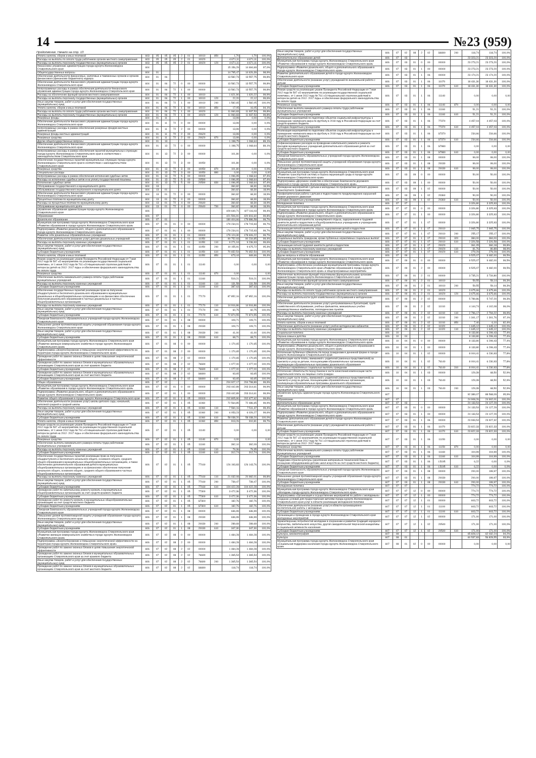14 №23 (959)
Продолжение. Начало на стр. 13
| Уплата налогов, сборов и иных платежей | 603 | 05 | 05 | 05 | 2 | 01 | 10010 | 850 | 1,70 | 1,70 | 100,0% |
| Расходы на выплаты по оплате труда работников органов местного самоуправления | 603 | 05 | 05 | 05 | 2 | 01 | 10020 | | 4 671,11 | 4 671,11 | 100,0% |
| Расходы на выплаты персоналу государственных (муниципальных) органов | 603 | 05 | 05 | 05 | 2 | 01 | 10020 | 120 | 4 671,11 | 4 671,11 | 100,0% |
| Финансовое управление администрации города-курорта Железноводска Ставропольского края | 604 | | | | | | | | 15 156,29 | 14 694,69 | 97,0% |
| Общегосударственные вопросы | 604 | 01 | | | | | | | 14 795,47 | 14 626,39 | 98,9% |
| Обеспечение деятельности финансовых, налоговых и таможенных органов и органов финансового (финансово-бюджетного) надзора | 604 | 01 | 06 | | | | | | 13 582,73 | 13 557,75 | 99,8% |
| Обеспечение деятельности Финансового управления администрации города-курорта Железноводска Ставропольского края | 604 | 01 | 06 | 72 | 0 | 00 | 00000 | | 13 582,73 | 13 557,75 | 99,8% |
| Непрограммные расходы в рамках обеспечения деятельности Финансового управления администрации города-курорта Железноводска Ставропольского края | 604 | 01 | 06 | 72 | 1 | 00 | 00000 | | 13 582,73 | 13 557,75 | 99,8% |
| Расходы на обеспечение функций органов местного самоуправления | 604 | 01 | 06 | 72 | 1 | 00 | 10010 | | 1 621,90 | 1 620,22 | 99,9% |
| Расходы на выплаты персоналу государственных (муниципальных) органов | 604 | 01 | 06 | 72 | 1 | 00 | 10010 | 120 | 22,20 | 22,12 | 99,6% |
| Иные закупки товаров, работ и услуг для обеспечения государственных (муниципальных) нужд | 604 | 01 | 06 | 72 | 1 | 00 | 10010 | 240 | 1 582,65 | 1 582,05 | 100,0% |
| Уплата налогов, сборов и иных платежей | 604 | 01 | 06 | 72 | 1 | 00 | 10010 | 850 | 17,05 | 16,05 | 94,1% |
| Расходы на выплаты по оплате труда работников органов местного самоуправления | 604 | 01 | 06 | 72 | 1 | 00 | 10020 | | 11 960,83 | 11 937,53 | 99,8% |
| Расходы на выплаты персоналу государственных (муниципальных) органов | 604 | 01 | 06 | 72 | 1 | 00 | 10020 | 120 | 11 960,83 | 11 937,53 | 99,8% |
| Резервные фонды | 604 | 01 | 11 | | | | | | 13,99 | 0,00 | 0,0% |
| Обеспечение деятельности Финансового управления администрации города-курорта Железноводска Ставропольского края | 604 | 01 | 11 | 72 | 0 | 00 | 00000 | | 13,99 | 0,00 | 0,0% |
| Непрограммные расходы в рамках обеспечения резервных фондов местных администраций | 604 | 01 | 11 | 72 | 2 | 00 | 00000 | | 13,99 | 0,00 | 0,0% |
| Резервные фонды местных администраций | 604 | 01 | 11 | 72 | 2 | 00 | 20620 | | 13,99 | 0,00 | 0,0% |
| Резервные средства | 604 | 01 | 11 | 72 | 2 | 00 | 20620 | 870 | 13,99 | 0,00 | 0,0% |
| Другие общегосударственные вопросы | 604 | 01 | 13 | | | | | | 1 198,75 | 1 068,64 | 89,1% |
| Обеспечение деятельности Финансового управления администрации города-курорта Железноводска Ставропольского края | 604 | 01 | 13 | 72 | 0 | 00 | 00000 | | 1 198,75 | 1 068,64 | 89,1% |
| Непрограммные расходы в рамках обеспечения гарантий муниципальных служащих города-курорта Железноводска Ставропольского края в соответствии с законодательством Ставропольского края | 604 | 01 | 13 | 72 | 3 | 00 | 00000 | | 101,80 | 0,00 | 0,0% |
| Обеспечение государственных гарантий муниципальных служащих города-курорта Железноводска Ставропольского края в соответствии с законодательством Ставропольского края | 604 | 01 | 13 | 72 | 3 | 00 | 10050 | | 101,80 | 0,00 | 0,0% |
| Резервные средства | 604 | 01 | 13 | 72 | 3 | 00 | 10050 | 870 | 101,80 | 0,00 | 0,0% |
| Специальные расходы | 604 | 01 | 13 | 72 | 3 | 00 | 10050 | 880 | 0,00 | 0,00 | 0,00 |
| Непрограммные расходы в рамках обеспечения исполнения судебных актов | 604 | 01 | 13 | 72 | 5 | 00 | 00000 | | 1 096,95 | 1 068,64 | 97,4% |
| Расходы на исполнение судебных актов и на уплату государственной пошлины | 604 | 01 | 13 | 72 | 5 | 00 | 20590 | | 1 096,95 | 1 068,64 | 97,4% |
| Исполнение судебных актов | 604 | 01 | 13 | 72 | 5 | 00 | 20590 | 830 | 1 096,95 | 1 068,64 | 97,4% |
| Обслуживание государственного и муниципального долга | 604 | 13 | | | | | | | 360,82 | 68,30 | 18,9% |
| Обслуживание государственного внутреннего и муниципального долга | 604 | 13 | 01 | | | | | | 360,82 | 68,30 | 18,9% |
| Обеспечение деятельности Финансового управления администрации города-курорта Железноводска Ставропольского края | 604 | 13 | 01 | 72 | 0 | 00 | 00000 | | 360,82 | 68,30 | 18,9% |
| Процентные платежи по муниципальному долгу | 604 | 13 | 01 | 72 | 4 | 00 | 00000 | | 360,82 | 68,30 | 18,9% |
| Расходы на процентные платежи по муниципальному долгу | 604 | 13 | 01 | 72 | 4 | 00 | 20640 | | 360,82 | 68,30 | 18,9% |
| Обслуживание муниципального долга | 604 | 13 | 01 | 72 | 4 | 00 | 20640 | 730 | 360,82 | 68,30 | 18,9% |
| управление образования администрации города-курорта Железноводска Ставропольского края | 606 | | | | | | | | 429 640,71 | 427 116,03 | 99,4% |
| Образование | 606 | 07 | | | | | | | 421 506,91 | 420 816,60 | 99,8% |
| Дошкольное образование | 606 | 07 | 01 | | | | | | 180 404,66 | 179 886,58 | 99,7% |
| Муниципальная программа города-курорта Железноводска Ставропольского края «Развитие образования в городе-курорте Железноводске Ставропольского края» | 606 | 07 | 01 | 01 | 0 | 00 | 00000 | | 179 234,01 | 178 715,93 | 99,7% |
| Подпрограмма «Развитие дошкольного, общего и дополнительного образования в городе-курорте Железноводске Ставропольского края» | 606 | 07 | 01 | 01 | 1 | 00 | 00000 | | 179 234,01 | 178 715,93 | 99,7% |
| Развитие сети дошкольных образовательных учреждений | 606 | 07 | 01 | 01 | 1 | 01 | 00000 | | 179 124,30 | 178 606,22 | 99,7% |
| Обеспечение деятельности (оказание услуг) детских дошкольных учреждений | 606 | 07 | 01 | 01 | 1 | 01 | 11050 | | 90 752,93 | 90 234,85 | 99,4% |
| Расходы на выплаты персоналу казенных учреждений | 606 | 07 | 01 | 01 | 1 | 01 | 11050 | 110 | 9 271,04 | 9 236,93 | 99,6% |
| Иные закупки товаров, работ и услуг для обеспечения государственных (муниципальных) нужд | 606 | 07 | 01 | 01 | 1 | 01 | 11050 | 240 | 10 155,91 | 9 675,72 | 95,3% |
| Субсидии бюджетным учреждениям | 606 | 07 | 01 | 01 | 1 | 01 | 11050 | 610 | 70 652,54 | 70 652,54 | 100,0% |
| Уплата налогов, сборов и иных платежей | 606 | 07 | 01 | 01 | 1 | 01 | 11050 | 850 | 673,44 | 669,66 | 99,4% |
| Резерв средств на реализацию указов Президента Российской Федерации от 7 мая 2012 года № 597 «О мероприятиях по реализации государственной социальной политики», от 1 июня 2012 года № 761 «О Национальной стратегии действий в интересах детей на 2012- 2017 годы» и обеспечение федерального законодательства по оплате труда | 606 | 07 | 01 | 01 | 1 | 01 | 11140 | | 0,00 | 0,00 | 0,00 |
| Резервные средства | 606 | 07 | 01 | 01 | 1 | 01 | 11140 | 870 | 0,00 | | 0,00 |
| Обеспечение выплаты минимального размера оплаты труда работникам муниципальных учреждений | 606 | 07 | 01 | 01 | 1 | 01 | 11160 | | 519,21 | 519,21 | 100,0% |
| Расходы на выплаты персоналу казенных учреждений | 606 | 07 | 01 | 01 | 1 | 01 | 11160 | 110 | 131,58 | 131,58 | 100,0% |
| Субсидии бюджетным учреждениям | 606 | 07 | 01 | 01 | 1 | 01 | 11160 | 610 | 387,63 | 387,63 | 100,0% |
| Обеспечение государственных гарантий реализации прав на получение общедоступного и бесплатного дошкольного образования в муниципальных дошкольных и общеобразовательных организациях и на финансовое обеспечение получения дошкольного образования в частных дошкольных и частных общеобразовательных организациях | 606 | 07 | 01 | 01 | 1 | 01 | 77170 | | 87 852,16 | 87 852,16 | 100,0% |
| Расходы на выплаты персоналу казенных учреждений | 606 | 07 | 01 | 01 | 1 | 01 | 77170 | 110 | 14 916,86 | 14 916,86 | 100,0% |
| Иные закупки товаров, работ и услуг для обеспечения государственных (муниципальных) нужд | 606 | 07 | 01 | 01 | 1 | 01 | 77170 | 240 | 60,75 | 60,75 | 100,0% |
| Субсидии бюджетным учреждениям | 606 | 07 | 01 | 01 | 1 | 01 | 77170 | 610 | 72 874,55 | 72 874,55 | 100,0% |
| Пожарная безопасность образовательных учреждений города-курорта Железноводска Ставропольского края | 606 | 07 | 01 | 01 | 1 | 08 | 00000 | | 109,71 | 109,71 | 100,0% |
| Повышение уровня противопожарной защиты учреждений образования города-курорта Железноводска Ставропольского края | 606 | 07 | 01 | 01 | 1 | 08 | 20030 | | 109,71 | 109,71 | 100,0% |
| Иные закупки товаров, работ и услуг для обеспечения государственных (муниципальных) нужд | 606 | 07 | 01 | 01 | 1 | 08 | 20030 | 240 | 41,00 | 41,00 | 100,0% |
| Субсидии бюджетным учреждениям | 606 | 07 | 01 | 01 | 1 | 08 | 20030 | 610 | 68,71 | 68,71 | 100,0% |
| Муниципальная программа города-курорта Железноводска Ставропольского края «Развитие жилищно-коммунального хозяйства в городе-курорте Железноводске Ставропольского края» | 606 | 07 | 01 | 08 | 0 | 00 | 00000 | | 1 170,65 | 1 170,65 | 100,0% |
| Подпрограмма «Энергосбережение и повышение энергетической эффективности на территории города-курорта Железноводска Ставропольского края» | 606 | 07 | 01 | 08 | 2 | 00 | 00000 | | 1 170,65 | 1 170,65 | 100,0% |
| Проведение работ по замене оконных блоков в целях повышения энергетической эффективности | 606 | 07 | 01 | 08 | 2 | 02 | 00000 | | 1 170,65 | 1 170,65 | 100,0% |
| Проведение работ по замене оконных блоков в муниципальных образовательных организациях Ставропольского края за счет краевого бюджета | 606 | 07 | 01 | 08 | 2 | 02 | 76690 | | 1 077,00 | 1 077,00 | 100,0% |
| Субсидии бюджетным учреждениям | 606 | 07 | 01 | 08 | 2 | 02 | 76690 | 610 | 1 077,00 | 1 077,00 | 100,0% |
| Проведение работ по замене оконных блоков в муниципальных образовательных организациях Ставропольского края за счет местного бюджета | 606 | 07 | 01 | 08 | 2 | 02 | S6690 | | 93,65 | 93,65 | 100,0% |
| Субсидии бюджетным учреждениям | 606 | 07 | 01 | 08 | 2 | 02 | S6690 | 610 | 93,65 | 93,65 | 100,0% |
| Общее образование | 606 | 07 | 02 | | | | | | 204 927,17 | 204 798,89 | 99,9% |
| Муниципальная программа города-курорта Железноводска Ставропольского края «Развитие образования в городе-курорте Железноводске Ставропольского края» | 606 | 07 | 02 | 01 | 0 | 00 | 00000 | | 203 442,89 | 203 314,61 | 99,9% |
| Подпрограмма «Развитие дошкольного, общего и дополнительного образования в городе-курорте Железноводске Ставропольского края» | 606 | 07 | 02 | 01 | 1 | 00 | 00000 | | 203 442,89 | 203 314,61 | 99,9% |
| Развитие общего образования в городе-курорте Железноводске Ставропольского края | 606 | 07 | 02 | 01 | 1 | 05 | 00000 | | 202 805,90 | 202 677,62 | 99,9% |
| Обеспечение деятельности (оказание услуг) школы-детского сада, начальной, неполной средней и средней школы | 606 | 07 | 02 | 01 | 1 | 05 | 11060 | | 72 564,85 | 72 486,65 | 99,9% |
| Расходы на выплаты персоналу казенных учреждений | 606 | 07 | 02 | 01 | 1 | 05 | 11060 | 110 | 7 560,16 | 7 511,37 | 99,4% |
| Иные закупки товаров, работ и услуг для обеспечения государственных (муниципальных) нужд | 606 | 07 | 02 | 01 | 1 | 05 | 11060 | 240 | 6 053,23 | 6 026,27 | 99,6% |
| Субсидии бюджетным учреждениям | 606 | 07 | 02 | 01 | 1 | 05 | 11060 | 610 | 58 038,20 | 58 038,20 | 100,0% |
| Уплата налогов, сборов и иных платежей | 606 | 07 | 02 | 01 | 1 | 05 | 11060 | 850 | 913,26 | 910,81 | 99,7% |
| Резерв средств на реализацию указов Президента Российской Федерации от 7 мая 2012 года № 597 «О мероприятиях по реализации государственной социальной политики», от 1 июня 2012 года № 761 «О Национальной стратегии действий в интересах детей на 2012- 2017 годы» и обеспечение федерального законодательства по оплате труда | 606 | 07 | 02 | 01 | 1 | 05 | 11140 | | 0,00 | 0,00 | 0,00 |
| Резервные средства | 606 | 07 | 02 | 01 | 1 | 05 | 11140 | 870 | 0,00 | | 0,00 |
| Обеспечение выплаты минимального размера оплаты труда работникам муниципальных учреждений | 606 | 07 | 02 | 01 | 1 | 05 | 11160 | | 392,10 | 392,09 | 100,0% |
| Расходы на выплаты персоналу казенных учреждений | 606 | 07 | 02 | 01 | 1 | 05 | 11160 | 110 | 79,36 | 79,35 | 100,0% |
| Субсидии бюджетным учреждениям | 606 | 07 | 02 | 01 | 1 | 05 | 11160 | 610 | 312,74 | 312,74 | 100,0% |
| Обеспечение государственных гарантий реализации прав на получение общедоступного и бесплатного начального общего, основного общего, среднего общего образования в муниципальных общеобразовательных организациях, а также обеспечение дополнительного образования детей в муниципальных общеобразовательных организациях и на финансовое обеспечение получения начального общего, основного общего, среднего общего образования в частных общеобразовательных организациях | 606 | 07 | 02 | 01 | 1 | 05 | 77160 | | 126 193,83 | 126 143,76 | 100,0% |
| Расходы на выплаты персоналу казенных учреждений | 606 | 07 | 02 | 01 | 1 | 05 | 77160 | 110 | 21 032,08 | 20 982,01 | 99,8% |
| Иные закупки товаров, работ и услуг для обеспечения государственных (муниципальных) нужд | 606 | 07 | 02 | 01 | 1 | 05 | 77160 | 240 | 739,47 | 739,47 | 100,0% |
| Субсидии бюджетным учреждениям | 606 | 07 | 02 | 01 | 1 | 05 | 77160 | 610 | 104 422,28 | 104 422,28 | 100,0% |
| Проведение работ по капитальному ремонту кровель в муниципальных общеобразовательных организациях за счет средств краевого бюджета | 606 | 07 | 02 | 01 | 1 | 05 | 77300 | | 3 472,36 | 3 472,36 | 100,0% |
| Субсидии бюджетным учреждениям | 606 | 07 | 02 | 01 | 1 | 05 | 77300 | 610 | 3 472,36 | 3 472,36 | 100,0% |
| Проведение работ по ремонту кровель в муниципальных общеобразовательных организациях за счет средств местного бюджета | 606 | 07 | 02 | 01 | 1 | 05 | S7300 | | 182,76 | 182,76 | 100,0% |
| Субсидии бюджетным учреждениям | 606 | 07 | 02 | 01 | 1 | 05 | S7300 | 610 | 182,76 | 182,76 | 100,0% |
| Пожарная безопасность образовательных учреждений города-курорта Железноводска Ставропольского края | 606 | 07 | 02 | 01 | 1 | 08 | 00000 | | 636,99 | 636,99 | 100,0% |
| Повышение уровня противопожарной защиты учреждений образования города-курорта Железноводска Ставропольского края | 606 | 07 | 02 | 01 | 1 | 08 | 20030 | | 636,99 | 636,99 | 100,0% |
| Иные закупки товаров, работ и услуг для обеспечения государственных (муниципальных) нужд | 606 | 07 | 02 | 01 | 1 | 08 | 20030 | 240 | 289,69 | 289,69 | 100,0% |
| Субсидии бюджетным учреждениям | 606 | 07 | 02 | 01 | 1 | 08 | 20030 | 610 | 347,30 | 347,30 | 100,0% |
| Муниципальная программа города-курорта Железноводска Ставропольского края «Развитие жилищно-коммунального хозяйства в городе-курорте Железноводске Ставропольского края» | 606 | 07 | 02 | 08 | 0 | 00 | 00000 | | 1 484,28 | 1 484,28 | 100,0% |
| Подпрограмма «Энергосбережение и повышение энергетической эффективности на территории города-курорта Железноводска Ставропольского края» | 606 | 07 | 02 | 08 | 2 | 00 | 00000 | | 1 484,28 | 1 484,28 | 100,0% |
| Проведение работ по замене оконных блоков в целях повышения энергетической эффективности | 606 | 07 | 02 | 08 | 2 | 02 | 00000 | | 1 484,28 | 1 484,28 | 100,0% |
| Проведение работ по замене оконных блоков в муниципальных образовательных организациях Ставропольского края за счет краевого бюджета | 606 | 07 | 02 | 08 | 2 | 02 | 76690 | | 1 365,54 | 1 365,54 | 100,0% |
| Иные закупки товаров, работ и услуг для обеспечения государственных (муниципальных) нужд | 606 | 07 | 02 | 08 | 2 | 02 | 76690 | 240 | 1 365,54 | 1 365,54 | 100,0% |
| Проведение работ по замене оконных блоков в муниципальных образовательных организациях Ставропольского края за счет местного бюджета | 606 | 07 | 02 | 08 | 2 | 02 | S6690 | | 118,74 | 118,74 | 100,0% |
| Иные закупки товаров, работ и услуг для обеспечения государственных (муниципальных) нужд | 606 | 07 | 02 | 08 | 2 | 02 | S6690 | 240 | 118,74 | 118,74 | 100,0% |
| Дополнительное образование детей | 606 | 07 | 03 | | | | | | 23 323,21 | 23 323,20 | 100,0% |
| Муниципальная программа города-курорта Железноводска Ставропольского края «Развитие образования в городе-курорте Железноводске Ставропольского края» | 606 | 07 | 03 | 01 | 0 | 00 | 00000 | | 23 273,21 | 23 273,20 | 100,0% |
| Подпрограмма «Развитие дошкольного, общего и дополнительного образования в городе-курорте Железноводске Ставропольского края» | 606 | 07 | 03 | 01 | 1 | 00 | 00000 | | 23 273,21 | 23 273,20 | 100,0% |
| Развитие дополнительного образования детей в городе-курорте Железноводске Ставропольского края | 606 | 07 | 03 | 01 | 1 | 06 | 00000 | | 23 174,21 | 23 174,20 | 100,0% |
| Обеспечение деятельности (оказание услуг) учреждений по внешкольной работе с детьми | 606 | 07 | 03 | 01 | 1 | 06 | 11070 | | 18 431,30 | 18 431,30 | 100,0% |
| Субсидии бюджетным учреждениям | 606 | 07 | 03 | 01 | 1 | 06 | 11070 | 610 | 18 431,30 | 18 431,30 | 100,0% |
| Резерв средств на реализацию указов Президента Российской Федерации от 7 мая 2012 года № 597 «О мероприятиях по реализации государственной социальной политики», от 1 июня 2012 года № 761 «О Национальной стратегии действий в интересах детей на 2012- 2017 годы» и обеспечение федерального законодательства по оплате труда | 606 | 07 | 03 | 01 | 1 | 06 | 11140 | | 0,00 | 0,00 | 0,00 |
| Резервные средства | 606 | 07 | 03 | 01 | 1 | 06 | 11140 | 870 | 0,00 | 0,00 | 0,00 |
| Обеспечение выплаты минимального размера оплаты труда работникам муниципальных учреждений | 606 | 07 | 03 | 01 | 1 | 06 | 11160 | | 51,21 | 51,21 | 100,0% |
| Субсидии бюджетным учреждениям | 606 | 07 | 03 | 01 | 1 | 06 | 11160 | 610 | 51,21 | 51,21 | 100,0% |
| Реализация мероприятий по подготовке объектов социальной инфраструктуры к проведению чемпионата мира по футболу в 2018 году в Российской Федерации за счет средств краевого бюджета | 606 | 07 | 03 | 01 | 1 | 06 | 77370 | | 4 457,04 | 4 457,03 | 100,0% |
| Субсидии бюджетным учреждениям | 606 | 07 | 03 | 01 | 1 | 06 | 77370 | 610 | 4 457,04 | 4 457,03 | 100,0% |
| Реализация мероприятий по подготовке объектов социальной инфраструктуры к проведению чемпионата мира по футболу в 2018 году в Российской Федерации за счет средств местного бюджета | 606 | 07 | 03 | 01 | 1 | 06 | S7370 | | 234,66 | 234,66 | 100,0% |
| Субсидии бюджетным учреждениям | 606 | 07 | 03 | 01 | 1 | 06 | S7370 | 610 | 234,66 | 234,66 | 100,0% |
| Софинансирование расходов на проведение капитального ремонта и ремонта фасадов муниципальных учреждений дополнительного образования детей за счет средств местного бюджета | 606 | 07 | 03 | 01 | 1 | 06 | S7980 | | 0,00 | 0,00 | 0,00 |
| Субсидии бюджетным учреждениям | 606 | 07 | 03 | 01 | 1 | 06 | S7980 | 610 | 0,00 | 0,00 | 0,00 |
| Пожарная безопасность образовательных учреждений города-курорта Железноводска Ставропольского края | 606 | 07 | 03 | 01 | 1 | 08 | 00000 | | 99,00 | 99,00 | 100,0% |
| Повышение уровня противопожарной защиты учреждений образования города-курорта Железноводска Ставропольского края | 606 | 07 | 03 | 01 | 1 | 08 | 20030 | | 99,00 | 99,00 | 100,0% |
| Субсидии бюджетным учреждениям | 606 | 07 | 03 | 01 | 1 | 08 | 20030 | 610 | 99,00 | 99,00 | 100,0% |
| Муниципальная программа города-курорта Железноводска Ставропольского края «Развитие транспортной системы и охрана окружающей среды в городе-курорте Железноводске Ставропольского края» | 606 | 07 | 03 | 09 | 0 | 00 | 00000 | | 50,00 | 50,00 | 100,0% |
| Подпрограмма «Дорожное хозяйство и обеспечение безопасности дорожного движения в городе-курорте Железноводске Ставропольского края» | 606 | 07 | 03 | 09 | 1 | 00 | 00000 | | 50,00 | 50,00 | 100,0% |
| Проведение мероприятий с детьми и молодежью по профилактике детского дорожно-транспортного травматизма | 606 | 07 | 03 | 09 | 1 | 02 | 00000 | | 50,00 | 50,00 | 100,0% |
| Профилактическая работа с детьми и подростками по предупреждению нарушений правил дорожного движения | 606 | 07 | 03 | 09 | 1 | 02 | 20360 | | 50,00 | 50,00 | 100,0% |
| Субсидии бюджетным учреждениям | 606 | 07 | 03 | 09 | 1 | 02 | 20360 | 610 | 50,00 | 50,00 | 100,0% |
| Молодежная политика | 606 | 07 | 07 | | | | | | 3 326,80 | 3 325,93 | 100,0% |
| Муниципальная программа города-курорта Железноводска Ставропольского края «Развитие образования в городе-курорте Железноводске Ставропольского края» | 606 | 07 | 07 | 01 | 0 | 00 | 00000 | | 3 326,80 | 3 325,93 | 100,0% |
| Подпрограмма «Развитие дошкольного, общего и дополнительного образования в городе-курорте Железноводске Ставропольского края» | 606 | 07 | 07 | 01 | 1 | 00 | 00000 | | 3 326,80 | 3 325,93 | 100,0% |
| Организация летней занятости, каникулярного отдыха, оздоровления и трудовой занятости детей и подростков в общеобразовательных учреждениях и учреждениях дополнительного образования детей | 606 | 07 | 07 | 01 | 1 | 07 | 00000 | | 3 326,80 | 3 325,93 | 100,0% |
| Организация летней занятости, отдыха, оздоровления детей и подростков | 606 | 07 | 07 | 01 | 1 | 07 | 20010 | | 2 965,75 | 2 965,75 | 100,0% |
| Иные закупки товаров, работ и услуг для обеспечения государственных (муниципальных) нужд | 606 | 07 | 07 | 01 | 1 | 07 | 20010 | 240 | 255,17 | 255,17 | 100,0% |
| Социальные выплаты гражданам, кроме публичных нормативных социальных выплат | 606 | 07 | 07 | 01 | 1 | 07 | 20010 | 320 | 384,00 | 384,00 | 100,0% |
| Субсидии бюджетным учреждениям | 606 | 07 | 07 | 01 | 1 | 07 | 20010 | 610 | 2 326,58 | 2 326,58 | 100,0% |
| Организация летней трудовой занятости детей и подростков | 606 | 07 | 07 | 01 | 1 | 07 | 20020 | | 361,05 | 360,18 | 99,8% |
| Расходы на выплаты персоналу казенных учреждений | 606 | 07 | 07 | 01 | 1 | 07 | 20020 | 110 | 81,76 | 80,89 | 98,9% |
| Субсидии бюджетным учреждениям | 606 | 07 | 07 | 01 | 1 | 07 | 20020 | 610 | 279,29 | 279,29 | 100,0% |
| Другие вопросы в области образования | 606 | 07 | 09 | | | | | | 9 525,07 | 9 482,00 | 99,5% |
| Муниципальная программа города-курорта Железноводска Ставропольского края «Развитие образования в городе-курорте Железноводске Ставропольского края» | 606 | 07 | 09 | 01 | 0 | 00 | 00000 | | 9 525,07 | 9 482,00 | 99,5% |
| Подпрограмма «Обеспечение реализации муниципальной программы города-курорта Железноводска Ставропольского края «Развитие образования в городе-курорте Железноводске Ставропольского края» и общепрограммные мероприятия» | 606 | 07 | 09 | 01 | 2 | 00 | 00000 | | 9 525,07 | 9 482,00 | 99,5% |
| Обеспечение выполнения функций отраслевыми (функциональными) органами администрации города-курорта Железноводска Ставропольского края | 606 | 07 | 09 | 01 | 2 | 01 | 00000 | | 3 735,21 | 3 734,80 | 100,0% |
| Расходы на обеспечение функций органов местного самоуправления | 606 | 07 | 09 | 01 | 2 | 01 | 10010 | | 59,55 | 59,14 | 99,3% |
| Иные закупки товаров, работ и услуг для обеспечения государственных (муниципальных) нужд | 606 | 07 | 09 | 01 | 2 | 01 | 10010 | 240 | 59,55 | 59,14 | 99,3% |
| Расходы на выплаты по оплате труда работников органов местного самоуправления | 606 | 07 | 09 | 01 | 2 | 01 | 10020 | | 3 675,66 | 3 675,66 | 100,0% |
| Расходы на выплаты персоналу государственных (муниципальных) органов | 606 | 07 | 09 | 01 | 2 | 01 | 10020 | 120 | 3 675,66 | 3 675,66 | 100,0% |
| Обеспечение деятельности групп хозяйственного обслуживания и методических кабинетов | 606 | 07 | 09 | 01 | 2 | 02 | 00000 | | 5 789,86 | 5 747,20 | 99,3% |
| Обеспечение деятельности (оказание услуг) централизованных бухгалтерий, групп хозяйственного обслуживания, учебных фильмотек, межшкольных учебно-производственных комбинатов, логопедических пунктов | 606 | 07 | 09 | 01 | 2 | 02 | 11010 | | 4 144,74 | 4 102,08 | 99,0% |
| Расходы на выплаты персоналу казенных учреждений | 606 | 07 | 09 | 01 | 2 | 02 | 11010 | 110 | 2 796,17 | 2 794,22 | 99,9% |
| Иные закупки товаров, работ и услуг для обеспечения государственных (муниципальных) нужд | 606 | 07 | 09 | 01 | 2 | 02 | 11010 | 240 | 1 341,17 | 1 301,76 | 97,1% |
| Уплата налогов, сборов и иных платежей | 606 | 07 | 09 | 01 | 2 | 02 | 11010 | 850 | 7,40 | 6,10 | 82,4% |
| Обеспечение деятельности (оказание услуг) учебно-методических кабинетов | 606 | 07 | 09 | 01 | 2 | 02 | 11020 | | 1 645,12 | 1 645,12 | 100,0% |
| Расходы на выплаты персоналу казенных учреждений | 606 | 07 | 09 | 01 | 2 | 02 | 11020 | 110 | 1 645,12 | 1 645,12 | 100,0% |
| Социальная политика | 606 | 10 | | | | | | | 8 133,80 | 6 299,43 | 77,4% |
| Охрана семьи и детства | 606 | 10 | 04 | | | | | | 8 133,80 | 6 299,43 | 77,4% |
| Муниципальная программа города-курорта Железноводска Ставропольского края «Развитие образования в городе-курорте Железноводске Ставропольского края» | 606 | 10 | 04 | 01 | 0 | 00 | 00000 | | 8 133,80 | 6 299,43 | 77,4% |
| Подпрограмма «Развитие дошкольного, общего и дополнительного образования в городе-курорте Железноводске Ставропольского края» | 606 | 10 | 04 | 01 | 1 | 00 | 00000 | | 8 133,80 | 6 299,43 | 77,4% |
| Исполнение публичных обязательств перед гражданами в денежной форме в городе-курорте Железноводске Ставропольского края | 606 | 10 | 04 | 01 | 1 | 02 | 00000 | | 8 004,41 | 6 230,93 | 77,8% |
| Компенсация части платы, взимаемой с родителей (законных представителей) за присмотр и уход за детьми, посещающими образовательные организации, реализующие образовательные программы дошкольного образования | 606 | 10 | 04 | 01 | 1 | 02 | 76140 | | 8 004,41 | 6 230,93 | 77,8% |
| Публичные нормативные социальные выплаты гражданам | 606 | 10 | 04 | 01 | 1 | 02 | 76140 | 310 | 8 004,41 | 6 230,93 | 77,8% |
| Исполнение обязательств перед банком в части зачисления компенсации части родительской платы на лицевые счета граждан | 606 | 10 | 04 | 01 | 1 | 03 | 00000 | | 129,39 | 68,50 | 52,9% |
| Компенсация части платы, взимаемой с родителей (законных представителей) за присмотр и уход за детьми, посещающими образовательные организации, реализующие образовательные программы дошкольного образования | 606 | 10 | 04 | 01 | 1 | 03 | 76140 | | 129,39 | 68,50 | 52,9% |
| Иные закупки товаров, работ и услуг для обеспечения государственных (муниципальных) нужд | 606 | 10 | 04 | 01 | 1 | 03 | 76140 | 240 | 129,39 | 68,50 | 52,9% |
| управление культуры администрации города-курорта Железноводска Ставропольского края | 607 | | | | | | | | 92 389,07 | 88 568,09 | 95,9% |
| Образование | 607 | 07 | | | | | | | 24 908,26 | 24 902,01 | 100,0% |
| Дополнительное образование детей | 607 | 07 | 03 | | | | | | 24 133,54 | 24 127,29 | 100,0% |
| Муниципальная программа города-курорта Железноводска Ставропольского края «Развитие образования в городе-курорте Железноводске Ставропольского края» | 607 | 07 | 03 | 01 | 0 | 00 | 00000 | | 24 133,54 | 24 127,29 | 100,0% |
| Подпрограмма «Развитие дошкольного, общего и дополнительного образования в городе-курорте Железноводске Ставропольского края» | 607 | 07 | 03 | 01 | 1 | 00 | 00000 | | 24 133,54 | 24 127,29 | 100,0% |
| Развитие дополнительного образования детей в городе-курорте Железноводске Ставропольского края | 607 | 07 | 03 | 01 | 1 | 06 | 00000 | | 23 933,54 | 23 927,32 | 100,0% |
| Обеспечение деятельности (оказание услуг) учреждений по внешкольной работе с детьми | 607 | 07 | 03 | 01 | 1 | 06 | 11070 | | 23 822,33 | 23 822,33 | 100,0% |
| Субсидии бюджетным учреждениям | 607 | 07 | 03 | 01 | 1 | 06 | 11070 | 610 | 23 822,33 | 23 822,33 | 100,0% |
| Резерв средств на реализацию указов Президента Российской Федерации от 7 мая 2012 года № 597 «О мероприятиях по реализации государственной социальной политики», от 1 июня 2012 года № 761 «О Национальной стратегии действий в интересах детей на 2012- 2017 годы» | 607 | 07 | 03 | 01 | 1 | 06 | 11150 | | 0,00 | 0,00 | 0,00 |
| Резервные средства | 607 | 07 | 03 | 01 | 1 | 06 | 11150 | 870 | 0,00 | 0,00 | 0,00 |
| Обеспечение выплаты минимального размера оплаты труда работникам муниципальных учреждений | 607 | 07 | 03 | 01 | 1 | 06 | 11160 | | 104,99 | 104,99 | 100,0% |
| Субсидии бюджетным учреждениям | 607 | 07 | 03 | 01 | 1 | 06 | 11160 | 610 | 104,99 | 104,99 | 100,0% |
| Поддержка отрасли культуры (укрепление материально-технической базы и оснащение оборудованием детских школ искусств за счет средств местного бюджета) | 607 | 07 | 03 | 01 | 1 | 06 | L5195 | | 6,22 | 0,00 | 0,0% |
| Субсидии бюджетным учреждениям | 607 | 07 | 03 | 01 | 1 | 06 | L5195 | 610 | 6,22 | 0,00 | 0,0% |
| Пожарная безопасность образовательных учреждений города-курорта Железноводска Ставропольского края | 607 | 07 | 03 | 01 | 1 | 08 | 00000 | | 200,00 | 199,97 | 100,0% |
| Повышение уровня противопожарной защиты учреждений образования города-курорта Железноводска Ставропольского края | 607 | 07 | 03 | 01 | 1 | 08 | 20030 | | 200,00 | 199,97 | 100,0% |
| Субсидии бюджетным учреждениям | 607 | 07 | 03 | 01 | 1 | 08 | 20030 | 610 | 200,00 | 199,97 | 100,0% |
| Молодежная политика | 607 | 07 | 07 | | | | | | 774,72 | 774,72 | 100,0% |
| Муниципальная программа города-курорта Железноводска Ставропольского края «Молодежь города-курорта Железноводска Ставропольского края» | 607 | 07 | 07 | 12 | 0 | 00 | 00000 | | 774,72 | 774,72 | 100,0% |
| Подпрограмма «Организация и осуществление мероприятий по работе с молодежью» | 607 | 07 | 07 | 12 | 1 | 00 | 00000 | | 774,72 | 774,72 | 100,0% |
| Создание условий для предоставления жителям города-курорта Железноводска Ставропольского края услуг в области реализации молодежной политики | 607 | 07 | 07 | 12 | 1 | 01 | 00000 | | 603,72 | 603,72 | 100,0% |
| Обеспечение деятельности (оказание услуг) в области организационно-воспитательной работы с молодежью | 607 | 07 | 07 | 12 | 1 | 01 | 11100 | | 603,72 | 603,72 | 100,0% |
| Субсидии бюджетным учреждениям | 607 | 07 | 07 | 12 | 1 | 01 | 11100 | 610 | 603,72 | 603,72 | 100,0% |
| Организация и проведение в городе-курорте Железноводске Ставропольского края молодежных мероприятий | 607 | 07 | 07 | 12 | 1 | 02 | 00000 | | 171,00 | 171,00 | 100,0% |
| Удовлетворение потребностей молодежи в сохранении и развитии традиций народного творчества, любительского искусства, другой самодеятельной творческой инициативы и социальной активности населения | 607 | 07 | 07 | 12 | 1 | 02 | 20540 | | 171,00 | 171,00 | 100,0% |
| Субсидии бюджетным учреждениям | 607 | 07 | 07 | 12 | 1 | 02 | 20540 | 610 | 171,00 | 171,00 | 100,0% |
| Культура, кинематография | 607 | 08 | | | | | | | 65 828,12 | 62 032,24 | 94,2% |
| Культура | 607 | 08 | 01 | | | | | | 60 537,83 | 56 828,55 | 93,9% |
| Муниципальная программа города-курорта Железноводска Ставропольского края «Социальная поддержка населения города-курорта Железноводска Ставропольского края» | 607 | 08 | 01 | 02 | 0 | 00 | 00000 | | 0,00 | 0,00 | 0,00 |